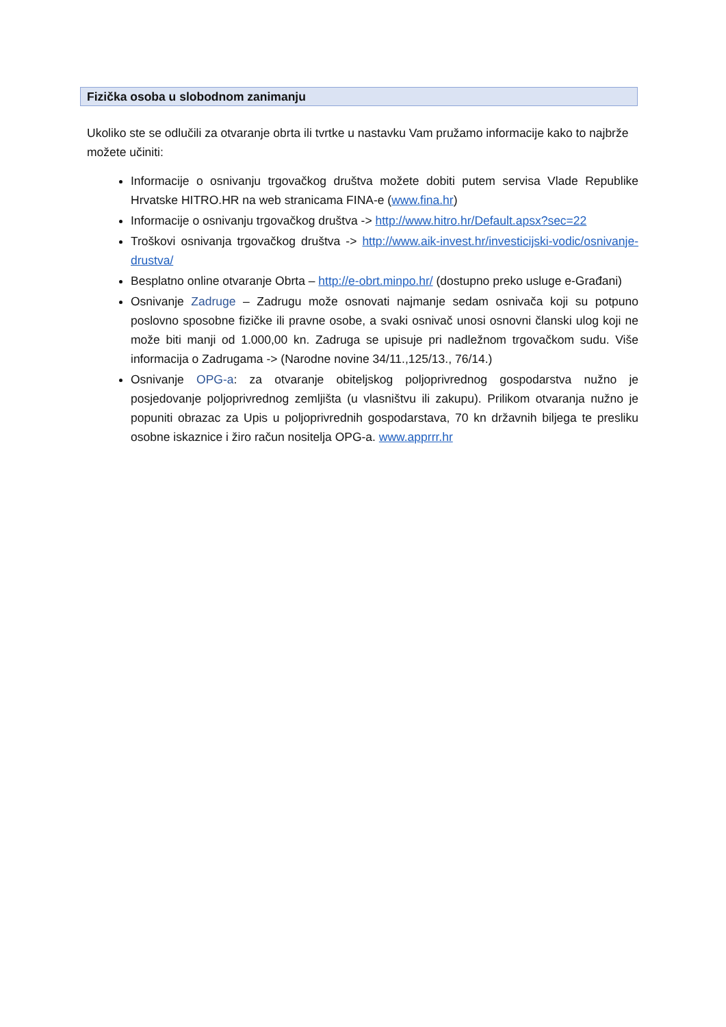Fizička osoba u slobodnom zanimanju
Ukoliko ste se odlučili za otvaranje obrta ili tvrtke u nastavku Vam pružamo informacije kako to najbrže možete učiniti:
Informacije o osnivanju trgovačkog društva možete dobiti putem servisa Vlade Republike Hrvatske HITRO.HR na web stranicama FINA-e (www.fina.hr)
Informacije o osnivanju trgovačkog društva -> http://www.hitro.hr/Default.apsx?sec=22
Troškovi osnivanja trgovačkog društva -> http://www.aik-invest.hr/investicijski-vodic/osnivanje-drustva/
Besplatno online otvaranje Obrta – http://e-obrt.minpo.hr/ (dostupno preko usluge e-Građani)
Osnivanje Zadruge – Zadrugu može osnovati najmanje sedam osnivača koji su potpuno poslovno sposobne fizičke ili pravne osobe, a svaki osnivač unosi osnovni članski ulog koji ne može biti manji od 1.000,00 kn. Zadruga se upisuje pri nadležnom trgovačkom sudu. Više informacija o Zadrugama -> (Narodne novine 34/11.,125/13., 76/14.)
Osnivanje OPG-a: za otvaranje obiteljskog poljoprivrednog gospodarstva nužno je posjedovanje poljoprivrednog zemljišta (u vlasništvu ili zakupu). Prilikom otvaranja nužno je popuniti obrazac za Upis u poljoprivrednih gospodarstava, 70 kn državnih biljega te presliku osobne iskaznice i žiro račun nositelja OPG-a. www.apprrr.hr